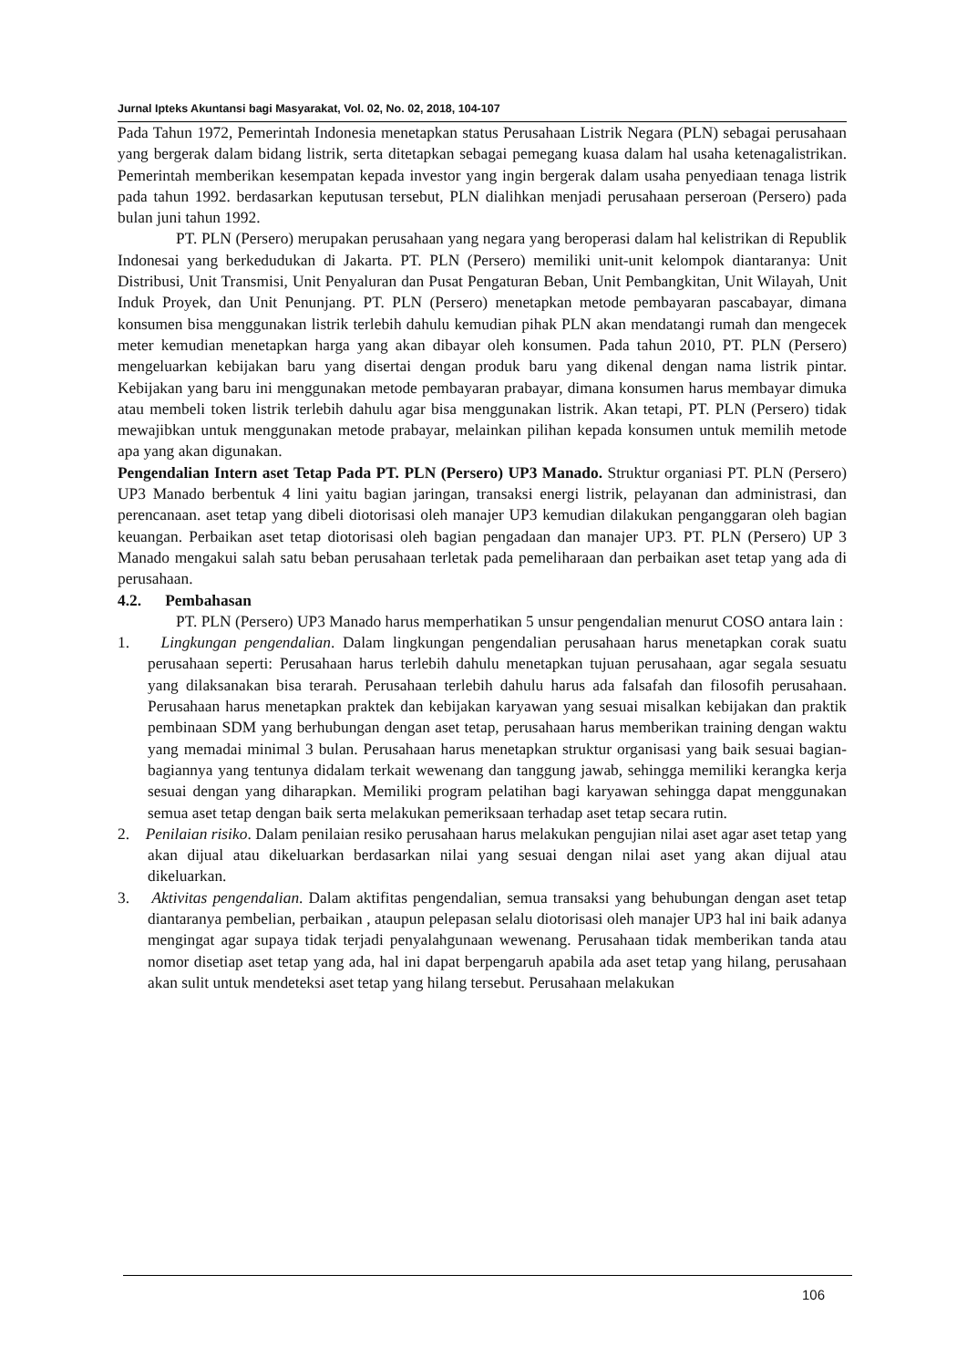Jurnal Ipteks Akuntansi bagi Masyarakat, Vol. 02, No. 02, 2018, 104-107
Pada Tahun 1972, Pemerintah Indonesia menetapkan status Perusahaan Listrik Negara (PLN) sebagai perusahaan yang bergerak dalam bidang listrik, serta ditetapkan sebagai pemegang kuasa dalam hal usaha ketenagalistrikan. Pemerintah memberikan kesempatan kepada investor yang ingin bergerak dalam usaha penyediaan tenaga listrik pada tahun 1992. berdasarkan keputusan tersebut, PLN dialihkan menjadi perusahaan perseroan (Persero) pada bulan juni tahun 1992.
PT. PLN (Persero) merupakan perusahaan yang negara yang beroperasi dalam hal kelistrikan di Republik Indonesai yang berkedudukan di Jakarta. PT. PLN (Persero) memiliki unit-unit kelompok diantaranya: Unit Distribusi, Unit Transmisi, Unit Penyaluran dan Pusat Pengaturan Beban, Unit Pembangkitan, Unit Wilayah, Unit Induk Proyek, dan Unit Penunjang. PT. PLN (Persero) menetapkan metode pembayaran pascabayar, dimana konsumen bisa menggunakan listrik terlebih dahulu kemudian pihak PLN akan mendatangi rumah dan mengecek meter kemudian menetapkan harga yang akan dibayar oleh konsumen. Pada tahun 2010, PT. PLN (Persero) mengeluarkan kebijakan baru yang disertai dengan produk baru yang dikenal dengan nama listrik pintar. Kebijakan yang baru ini menggunakan metode pembayaran prabayar, dimana konsumen harus membayar dimuka atau membeli token listrik terlebih dahulu agar bisa menggunakan listrik. Akan tetapi, PT. PLN (Persero) tidak mewajibkan untuk menggunakan metode prabayar, melainkan pilihan kepada konsumen untuk memilih metode apa yang akan digunakan.
Pengendalian Intern aset Tetap Pada PT. PLN (Persero) UP3 Manado. Struktur organiasi PT. PLN (Persero) UP3 Manado berbentuk 4 lini yaitu bagian jaringan, transaksi energi listrik, pelayanan dan administrasi, dan perencanaan. aset tetap yang dibeli diotorisasi oleh manajer UP3 kemudian dilakukan penganggaran oleh bagian keuangan. Perbaikan aset tetap diotorisasi oleh bagian pengadaan dan manajer UP3. PT. PLN (Persero) UP 3 Manado mengakui salah satu beban perusahaan terletak pada pemeliharaan dan perbaikan aset tetap yang ada di perusahaan.
4.2. Pembahasan
PT. PLN (Persero) UP3 Manado harus memperhatikan 5 unsur pengendalian menurut COSO antara lain :
1. Lingkungan pengendalian. Dalam lingkungan pengendalian perusahaan harus menetapkan corak suatu perusahaan seperti: Perusahaan harus terlebih dahulu menetapkan tujuan perusahaan, agar segala sesuatu yang dilaksanakan bisa terarah. Perusahaan terlebih dahulu harus ada falsafah dan filosofih perusahaan. Perusahaan harus menetapkan praktek dan kebijakan karyawan yang sesuai misalkan kebijakan dan praktik pembinaan SDM yang berhubungan dengan aset tetap, perusahaan harus memberikan training dengan waktu yang memadai minimal 3 bulan. Perusahaan harus menetapkan struktur organisasi yang baik sesuai bagian-bagiannya yang tentunya didalam terkait wewenang dan tanggung jawab, sehingga memiliki kerangka kerja sesuai dengan yang diharapkan. Memiliki program pelatihan bagi karyawan sehingga dapat menggunakan semua aset tetap dengan baik serta melakukan pemeriksaan terhadap aset tetap secara rutin.
2. Penilaian risiko. Dalam penilaian resiko perusahaan harus melakukan pengujian nilai aset agar aset tetap yang akan dijual atau dikeluarkan berdasarkan nilai yang sesuai dengan nilai aset yang akan dijual atau dikeluarkan.
3. Aktivitas pengendalian. Dalam aktifitas pengendalian, semua transaksi yang behubungan dengan aset tetap diantaranya pembelian, perbaikan , ataupun pelepasan selalu diotorisasi oleh manajer UP3 hal ini baik adanya mengingat agar supaya tidak terjadi penyalahgunaan wewenang. Perusahaan tidak memberikan tanda atau nomor disetiap aset tetap yang ada, hal ini dapat berpengaruh apabila ada aset tetap yang hilang, perusahaan akan sulit untuk mendeteksi aset tetap yang hilang tersebut. Perusahaan melakukan
106